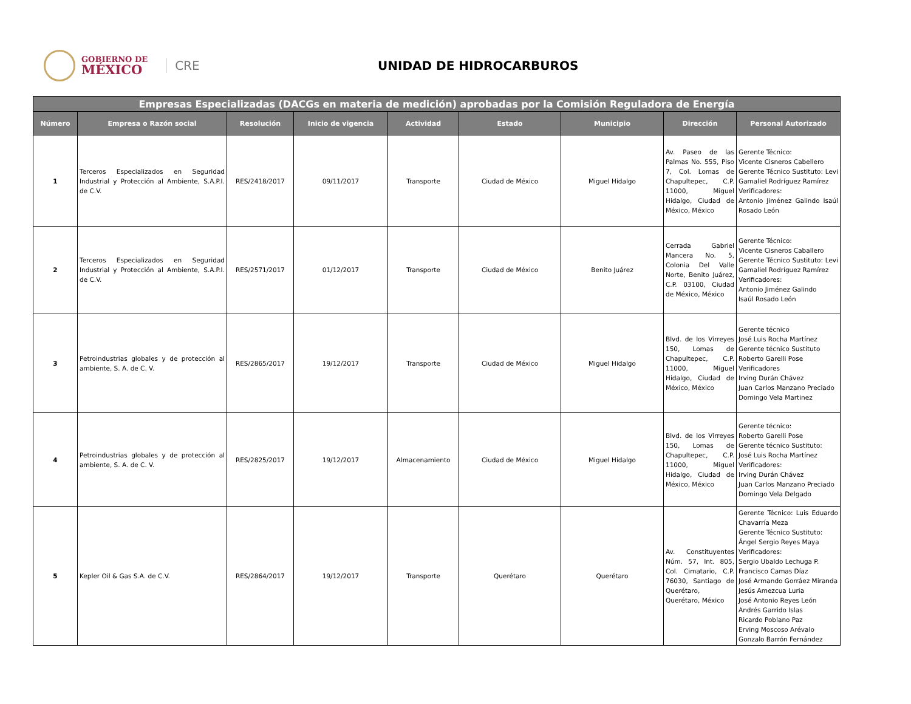GOBIERNO DE
MÉXICO
CRE
UNIDAD DE HIDROCARBUROS
| Empresas Especializadas (DACGs en materia de medición) aprobadas por la Comisión Reguladora de Energía | | | | | | | | |
| --- | --- | --- | --- | --- | --- | --- | --- | --- |
| Número | Empresa o Razón social | Resolución | Inicio de vigencia | Actividad | Estado | Municipio | Dirección | Personal Autorizado |
| 1 | Terceros Especializados en Seguridad Industrial y Protección al Ambiente, S.A.P.I. de C.V. | RES/2418/2017 | 09/11/2017 | Transporte | Ciudad de México | Miguel Hidalgo | Av. Paseo de las Palmas No. 555, Piso 7, Col. Lomas de Chapultepec, C.P. 11000, Miguel Hidalgo, Ciudad de México, México | Gerente Técnico: Vicente Cisneros Cabellero Gerente Técnico Sustituto: Levi Gamaliel Rodríguez Ramírez Verificadores: Antonio Jiménez Galindo Isaúl Rosado León |
| 2 | Terceros Especializados en Seguridad Industrial y Protección al Ambiente, S.A.P.I. de C.V. | RES/2571/2017 | 01/12/2017 | Transporte | Ciudad de México | Benito Juárez | Cerrada Gabriel Mancera No. 5, Colonia Del Valle Norte, Benito Juárez, C.P. 03100, Ciudad de México, México | Gerente Técnico: Vicente Cisneros Caballero Gerente Técnico Sustituto: Levi Gamaliel Rodríguez Ramírez Verificadores: Antonio Jiménez Galindo Isaúl Rosado León |
| 3 | Petroindustrias globales y de protección al ambiente, S. A. de C. V. | RES/2865/2017 | 19/12/2017 | Transporte | Ciudad de México | Miguel Hidalgo | Blvd. de los Virreyes 150, Lomas de Chapultepec, C.P. 11000, Miguel Hidalgo, Ciudad de México, México | Gerente técnico José Luis Rocha Martínez Gerente técnico Sustituto Roberto Garelli Pose Verificadores Irving Durán Chávez Juan Carlos Manzano Preciado Domingo Vela Martinez |
| 4 | Petroindustrias globales y de protección al ambiente, S. A. de C. V. | RES/2825/2017 | 19/12/2017 | Almacenamiento | Ciudad de México | Miguel Hidalgo | Blvd. de los Virreyes 150, Lomas de Chapultepec, C.P. 11000, Miguel Hidalgo, Ciudad de México, México | Gerente técnico: Roberto Garelli Pose Gerente técnico Sustituto: José Luis Rocha Martínez Verificadores: Irving Durán Chávez Juan Carlos Manzano Preciado Domingo Vela Delgado |
| 5 | Kepler Oil & Gas S.A. de C.V. | RES/2864/2017 | 19/12/2017 | Transporte | Querétaro | Querétaro | Av. Constituyentes Núm. 57, Int. 805, Col. Cimatario, C.P. 76030, Santiago de Querétaro, Querétaro, México | Gerente Técnico: Luis Eduardo Chavarría Meza Gerente Técnico Sustituto: Ángel Sergio Reyes Maya Verificadores: Sergio Ubaldo Lechuga P. Francisco Camas Díaz José Armando Gorráez Miranda Jesús Amezcua Luria José Antonio Reyes León Andrés Garrido Islas Ricardo Poblano Paz Erving Moscoso Arévalo Gonzalo Barrón Fernández |